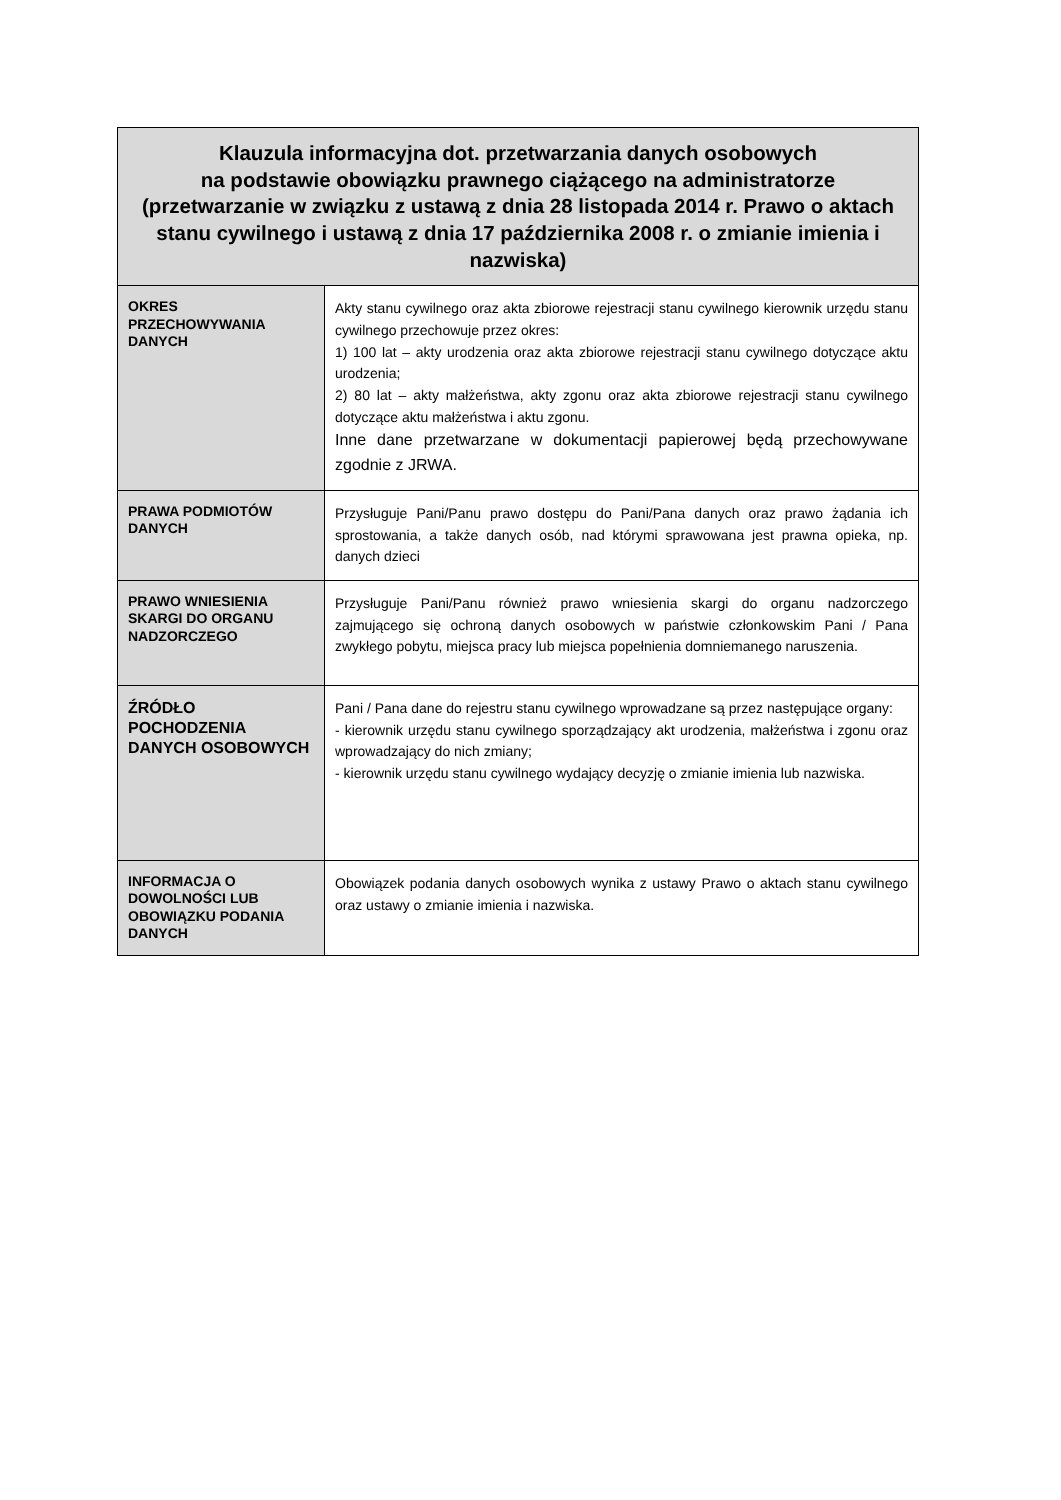| Klauzula informacyjna dot. przetwarzania danych osobowych na podstawie obowiązku prawnego ciążącego na administratorze (przetwarzanie w związku z ustawą z dnia 28 listopada 2014 r. Prawo o aktach stanu cywilnego i ustawą z dnia 17 października 2008 r. o zmianie imienia i nazwiska) | |
| --- | --- |
| OKRES PRZECHOWYWANIA DANYCH | Akty stanu cywilnego oraz akta zbiorowe rejestracji stanu cywilnego kierownik urzędu stanu cywilnego przechowuje przez okres: 1) 100 lat – akty urodzenia oraz akta zbiorowe rejestracji stanu cywilnego dotyczące aktu urodzenia; 2) 80 lat – akty małżeństwa, akty zgonu oraz akta zbiorowe rejestracji stanu cywilnego dotyczące aktu małżeństwa i aktu zgonu. Inne dane przetwarzane w dokumentacji papierowej będą przechowywane zgodnie z JRWA. |
| PRAWA PODMIOTÓW DANYCH | Przysługuje Pani/Panu prawo dostępu do Pani/Pana danych oraz prawo żądania ich sprostowania, a także danych osób, nad którymi sprawowana jest prawna opieka, np. danych dzieci |
| PRAWO WNIESIENIA SKARGI DO ORGANU NADZORCZEGO | Przysługuje Pani/Panu również prawo wniesienia skargi do organu nadzorczego zajmującego się ochroną danych osobowych w państwie członkowskim Pani / Pana zwykłego pobytu, miejsca pracy lub miejsca popełnienia domniemanego naruszenia. |
| ŹRÓDŁO POCHODZENIA DANYCH OSOBOWYCH | Pani / Pana dane do rejestru stanu cywilnego wprowadzane są przez następujące organy: - kierownik urzędu stanu cywilnego sporządzający akt urodzenia, małżeństwa i zgonu oraz wprowadzający do nich zmiany; - kierownik urzędu stanu cywilnego wydający decyzję o zmianie imienia lub nazwiska. |
| INFORMACJA O DOWOLNOŚCI LUB OBOWIĄZKU PODANIA DANYCH | Obowiązek podania danych osobowych wynika z ustawy Prawo o aktach stanu cywilnego oraz ustawy o zmianie imienia i nazwiska. |